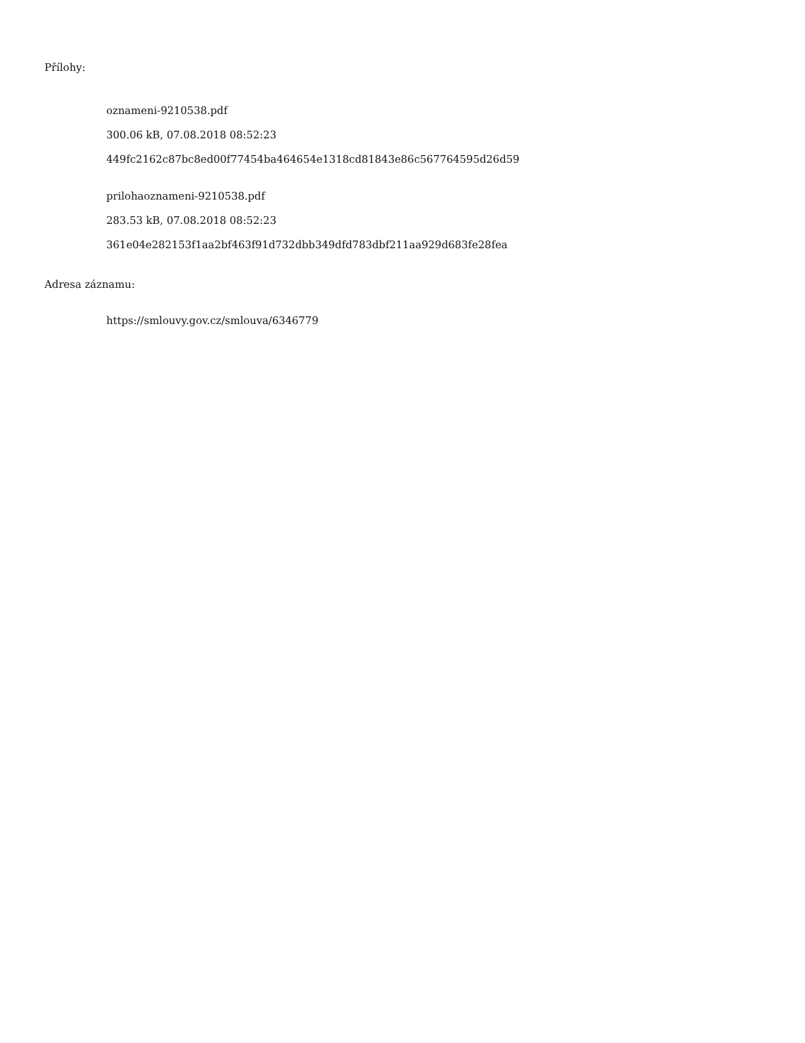Přílohy:
oznameni-9210538.pdf
300.06 kB, 07.08.2018 08:52:23
449fc2162c87bc8ed00f77454ba464654e1318cd81843e86c567764595d26d59
prilohaoznameni-9210538.pdf
283.53 kB, 07.08.2018 08:52:23
361e04e282153f1aa2bf463f91d732dbb349dfd783dbf211aa929d683fe28fea
Adresa záznamu:
https://smlouvy.gov.cz/smlouva/6346779